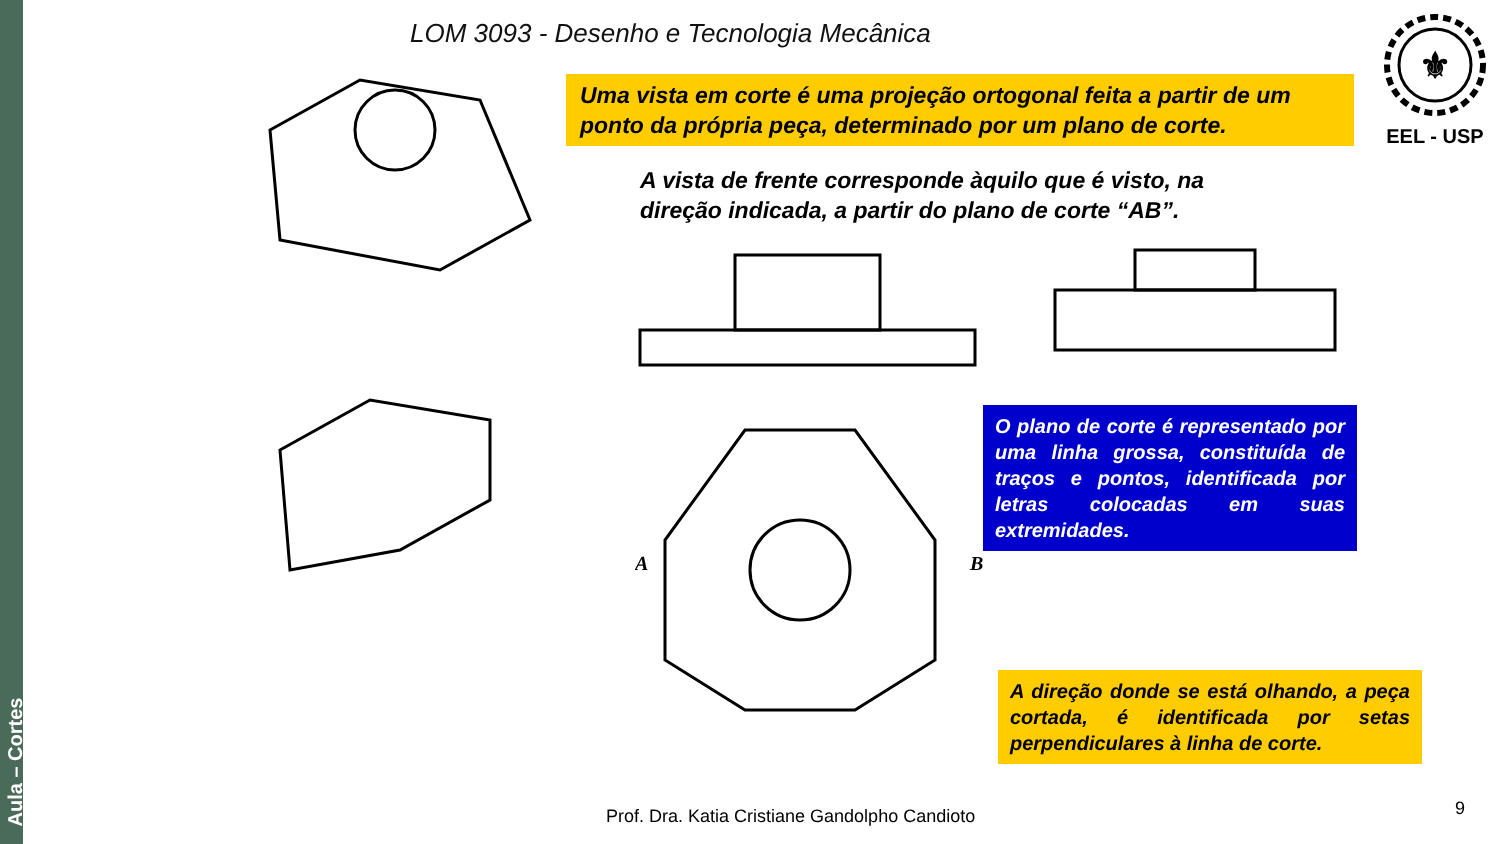Aula – Cortes
LOM 3093 - Desenho e Tecnologia Mecânica
⚜
EEL - USP
Uma vista em corte é uma projeção ortogonal feita a partir de um ponto da própria peça, determinado por um plano de corte.
A vista de frente corresponde àquilo que é visto, na direção indicada, a partir do plano de corte “AB”.
A
B
O plano de corte é representado por uma linha grossa, constituída de traços e pontos, identificada por letras colocadas em suas extremidades.
A direção donde se está olhando, a peça cortada, é identificada por setas perpendiculares à linha de corte.
Prof. Dra. Katia Cristiane Gandolpho Candioto
9